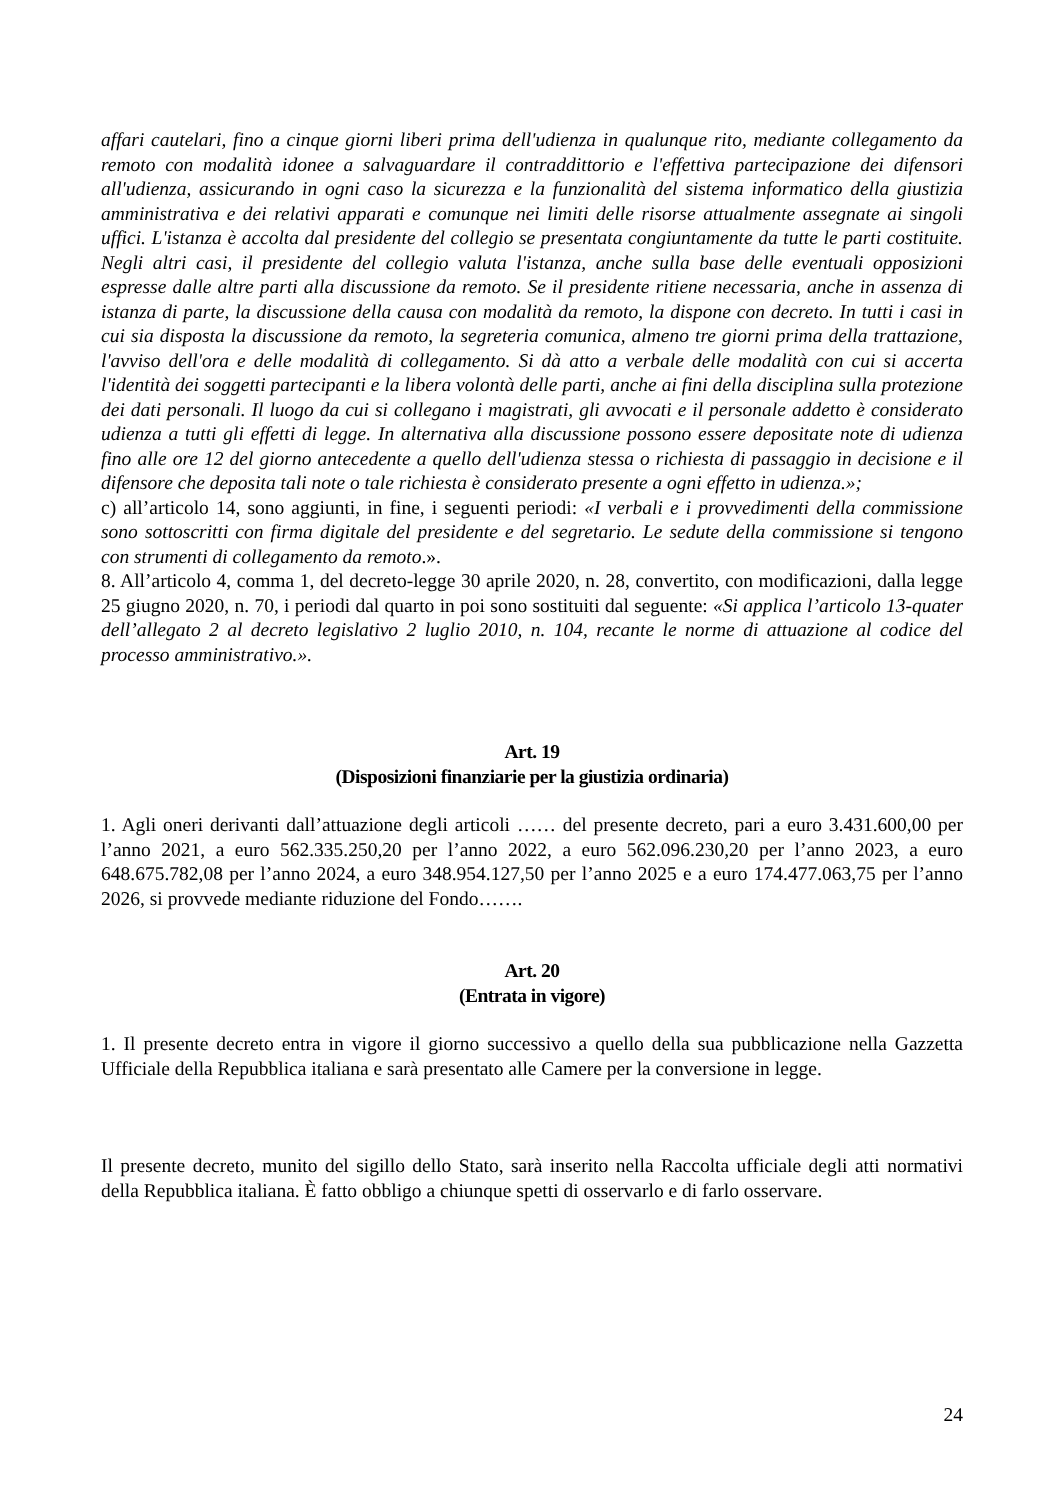affari cautelari, fino a cinque giorni liberi prima dell'udienza in qualunque rito, mediante collegamento da remoto con modalità idonee a salvaguardare il contraddittorio e l'effettiva partecipazione dei difensori all'udienza, assicurando in ogni caso la sicurezza e la funzionalità del sistema informatico della giustizia amministrativa e dei relativi apparati e comunque nei limiti delle risorse attualmente assegnate ai singoli uffici. L'istanza è accolta dal presidente del collegio se presentata congiuntamente da tutte le parti costituite. Negli altri casi, il presidente del collegio valuta l'istanza, anche sulla base delle eventuali opposizioni espresse dalle altre parti alla discussione da remoto. Se il presidente ritiene necessaria, anche in assenza di istanza di parte, la discussione della causa con modalità da remoto, la dispone con decreto. In tutti i casi in cui sia disposta la discussione da remoto, la segreteria comunica, almeno tre giorni prima della trattazione, l'avviso dell'ora e delle modalità di collegamento. Si dà atto a verbale delle modalità con cui si accerta l'identità dei soggetti partecipanti e la libera volontà delle parti, anche ai fini della disciplina sulla protezione dei dati personali. Il luogo da cui si collegano i magistrati, gli avvocati e il personale addetto è considerato udienza a tutti gli effetti di legge. In alternativa alla discussione possono essere depositate note di udienza fino alle ore 12 del giorno antecedente a quello dell'udienza stessa o richiesta di passaggio in decisione e il difensore che deposita tali note o tale richiesta è considerato presente a ogni effetto in udienza.»;
c) all’articolo 14, sono aggiunti, in fine, i seguenti periodi: «I verbali e i provvedimenti della commissione sono sottoscritti con firma digitale del presidente e del segretario. Le sedute della commissione si tengono con strumenti di collegamento da remoto.».
8. All’articolo 4, comma 1, del decreto-legge 30 aprile 2020, n. 28, convertito, con modificazioni, dalla legge 25 giugno 2020, n. 70, i periodi dal quarto in poi sono sostituiti dal seguente: «Si applica l’articolo 13-quater dell’allegato 2 al decreto legislativo 2 luglio 2010, n. 104, recante le norme di attuazione al codice del processo amministrativo.».
Art. 19
(Disposizioni finanziarie per la giustizia ordinaria)
1. Agli oneri derivanti dall’attuazione degli articoli …… del presente decreto, pari a euro 3.431.600,00 per l’anno 2021, a euro 562.335.250,20 per l’anno 2022, a euro 562.096.230,20 per l’anno 2023, a euro 648.675.782,08 per l’anno 2024, a euro 348.954.127,50 per l’anno 2025 e a euro 174.477.063,75 per l’anno 2026, si provvede mediante riduzione del Fondo…….
Art. 20
(Entrata in vigore)
1. Il presente decreto entra in vigore il giorno successivo a quello della sua pubblicazione nella Gazzetta Ufficiale della Repubblica italiana e sarà presentato alle Camere per la conversione in legge.
Il presente decreto, munito del sigillo dello Stato, sarà inserito nella Raccolta ufficiale degli atti normativi della Repubblica italiana. È fatto obbligo a chiunque spetti di osservarlo e di farlo osservare.
24